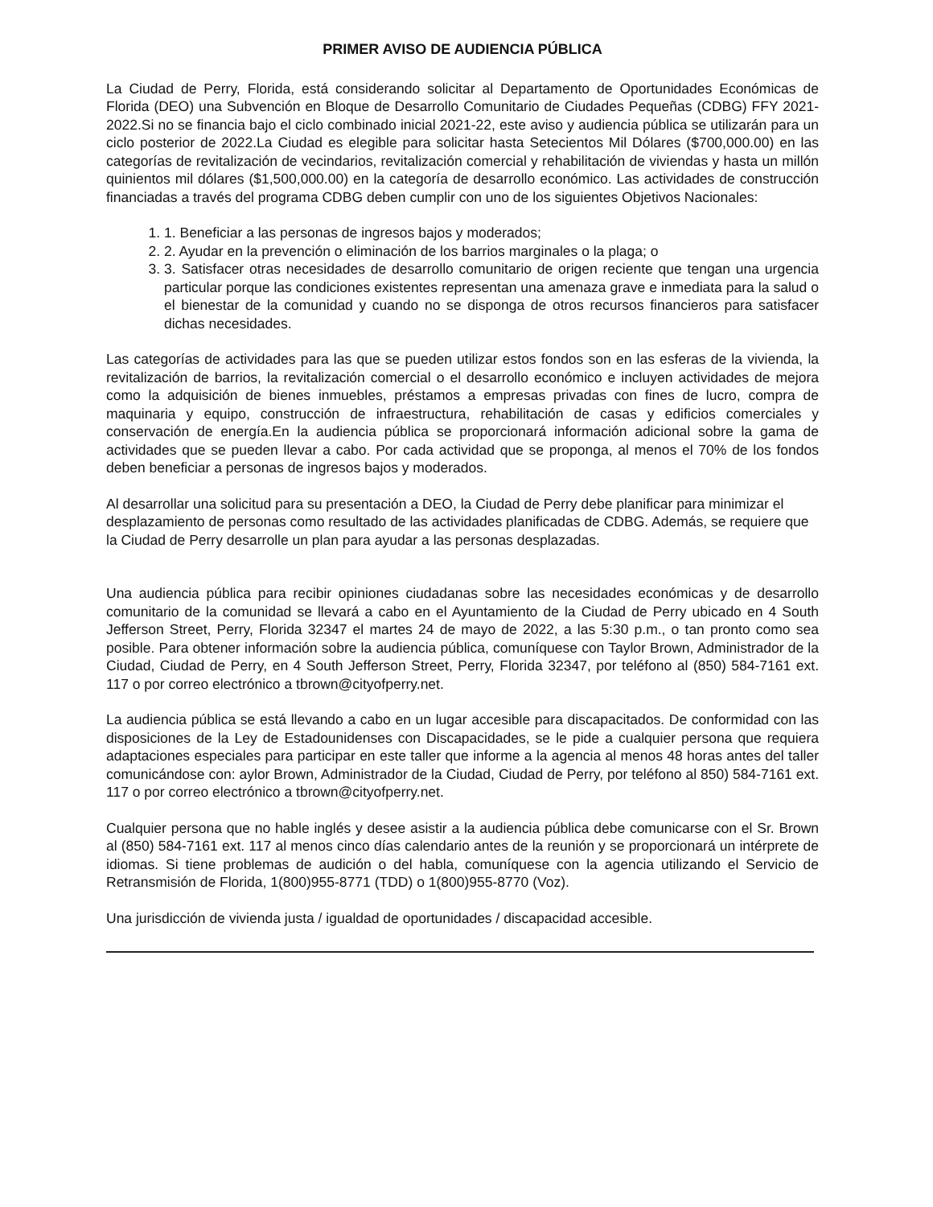PRIMER AVISO DE AUDIENCIA PÚBLICA
La Ciudad de Perry, Florida, está considerando solicitar al Departamento de Oportunidades Económicas de Florida (DEO) una Subvención en Bloque de Desarrollo Comunitario de Ciudades Pequeñas (CDBG) FFY 2021-2022.Si no se financia bajo el ciclo combinado inicial 2021-22, este aviso y audiencia pública se utilizarán para un ciclo posterior de 2022.La Ciudad es elegible para solicitar hasta Setecientos Mil Dólares ($700,000.00) en las categorías de revitalización de vecindarios, revitalización comercial y rehabilitación de viviendas y hasta un millón quinientos mil dólares ($1,500,000.00) en la categoría de desarrollo económico. Las actividades de construcción financiadas a través del programa CDBG deben cumplir con uno de los siguientes Objetivos Nacionales:
1. 1. Beneficiar a las personas de ingresos bajos y moderados;
2. 2. Ayudar en la prevención o eliminación de los barrios marginales o la plaga; o
3. 3. Satisfacer otras necesidades de desarrollo comunitario de origen reciente que tengan una urgencia particular porque las condiciones existentes representan una amenaza grave e inmediata para la salud o el bienestar de la comunidad y cuando no se disponga de otros recursos financieros para satisfacer dichas necesidades.
Las categorías de actividades para las que se pueden utilizar estos fondos son en las esferas de la vivienda, la revitalización de barrios, la revitalización comercial o el desarrollo económico e incluyen actividades de mejora como la adquisición de bienes inmuebles, préstamos a empresas privadas con fines de lucro, compra de maquinaria y equipo, construcción de infraestructura, rehabilitación de casas y edificios comerciales y conservación de energía.En la audiencia pública se proporcionará información adicional sobre la gama de actividades que se pueden llevar a cabo. Por cada actividad que se proponga, al menos el 70% de los fondos deben beneficiar a personas de ingresos bajos y moderados.
Al desarrollar una solicitud para su presentación a DEO, la Ciudad de Perry debe planificar para minimizar el desplazamiento de personas como resultado de las actividades planificadas de CDBG. Además, se requiere que la Ciudad de Perry desarrolle un plan para ayudar a las personas desplazadas.
Una audiencia pública para recibir opiniones ciudadanas sobre las necesidades económicas y de desarrollo comunitario de la comunidad se llevará a cabo en el Ayuntamiento de la Ciudad de Perry ubicado en 4 South Jefferson Street, Perry, Florida 32347 el martes 24 de mayo de 2022, a las 5:30 p.m., o tan pronto como sea posible. Para obtener información sobre la audiencia pública, comuníquese con Taylor Brown, Administrador de la Ciudad, Ciudad de Perry, en 4 South Jefferson Street, Perry, Florida 32347, por teléfono al (850) 584-7161 ext. 117 o por correo electrónico a tbrown@cityofperry.net.
La audiencia pública se está llevando a cabo en un lugar accesible para discapacitados. De conformidad con las disposiciones de la Ley de Estadounidenses con Discapacidades, se le pide a cualquier persona que requiera adaptaciones especiales para participar en este taller que informe a la agencia al menos 48 horas antes del taller comunicándose con: aylor Brown, Administrador de la Ciudad, Ciudad de Perry, por teléfono al 850) 584-7161 ext. 117 o por correo electrónico a tbrown@cityofperry.net.
Cualquier persona que no hable inglés y desee asistir a la audiencia pública debe comunicarse con el Sr. Brown al (850) 584-7161 ext. 117 al menos cinco días calendario antes de la reunión y se proporcionará un intérprete de idiomas. Si tiene problemas de audición o del habla, comuníquese con la agencia utilizando el Servicio de Retransmisión de Florida, 1(800)955-8771 (TDD) o 1(800)955-8770 (Voz).
Una jurisdicción de vivienda justa / igualdad de oportunidades / discapacidad accesible.